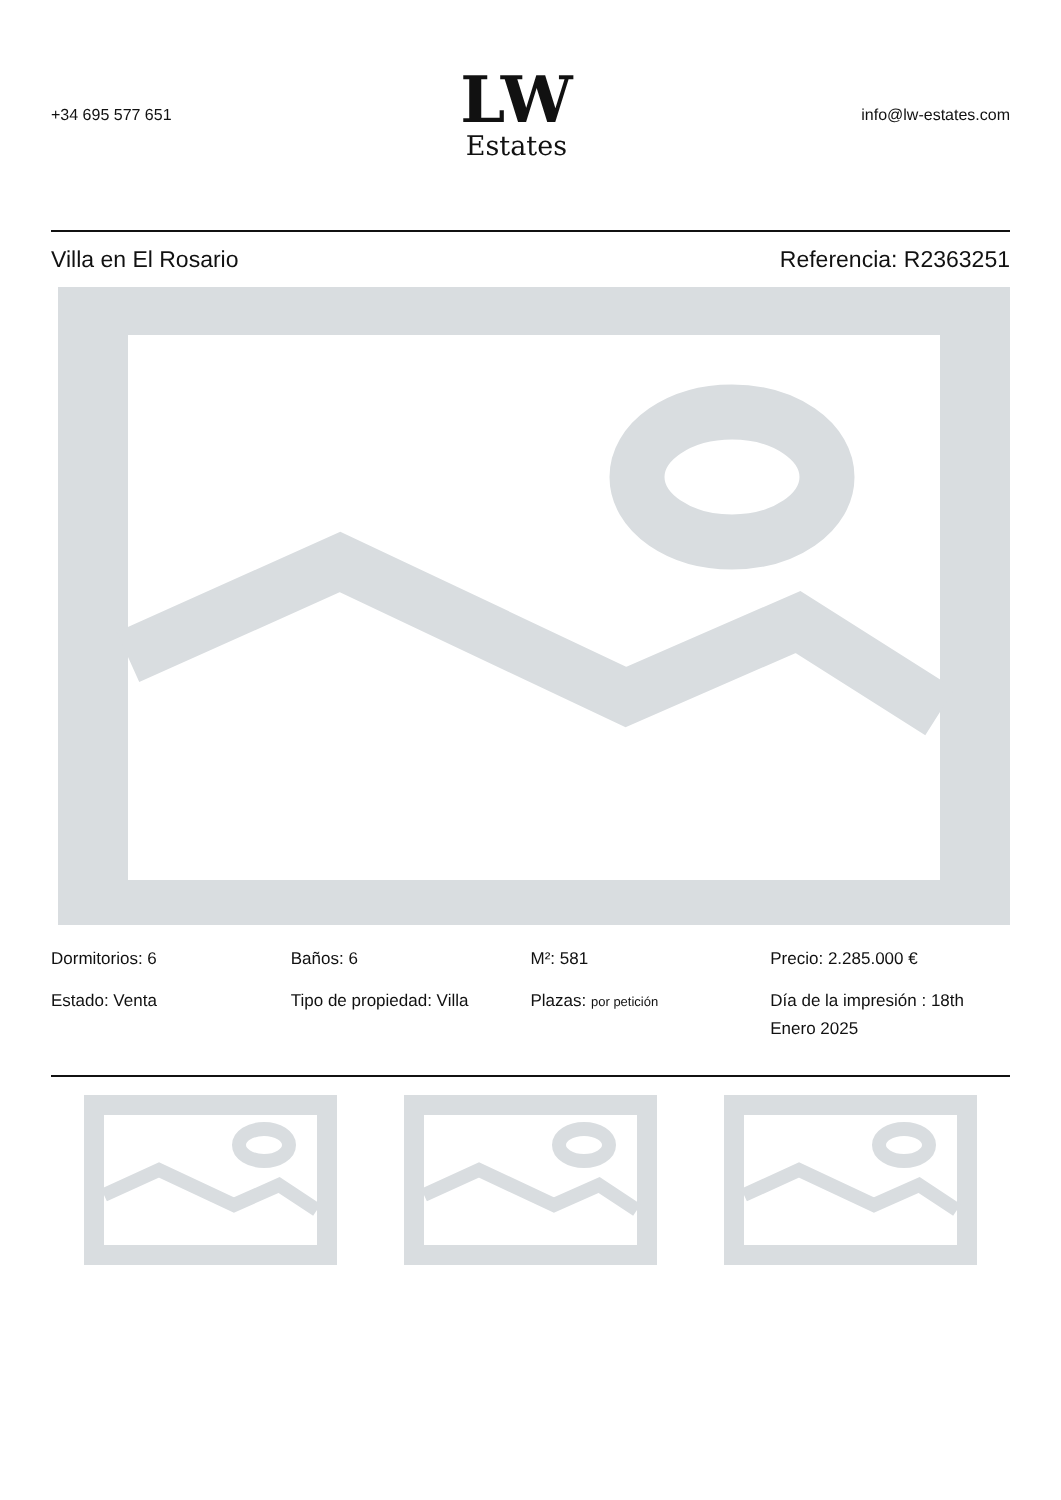+34 695 577 651
LW
Estates
info@lw-estates.com
Villa en El Rosario Referencia: R2363251
Dormitorios: 6
Baños: 6
M²: 581
Precio: 2.285.000 €
Estado: Venta
Tipo de propiedad: Villa
Plazas: por petición
Día de la impresión : 18th Enero 2025